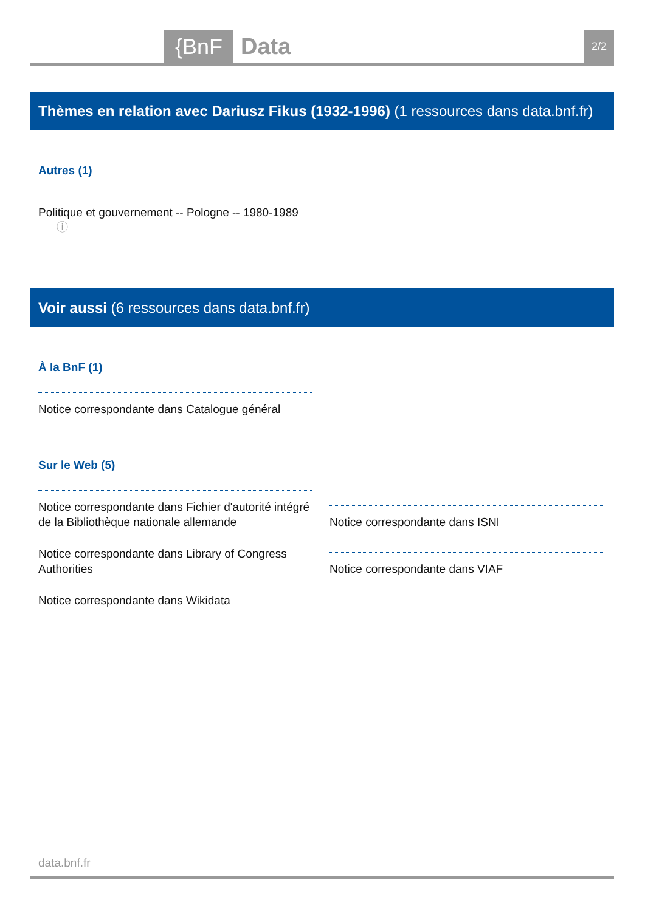{BnF Data 2/2
Thèmes en relation avec Dariusz Fikus (1932-1996) (1 ressources dans data.bnf.fr)
Autres (1)
Politique et gouvernement -- Pologne -- 1980-1989 ⓘ
Voir aussi (6 ressources dans data.bnf.fr)
À la BnF (1)
Notice correspondante dans Catalogue général
Sur le Web (5)
Notice correspondante dans Fichier d'autorité intégré de la Bibliothèque nationale allemande
Notice correspondante dans Library of Congress Authorities
Notice correspondante dans Wikidata
Notice correspondante dans ISNI
Notice correspondante dans VIAF
data.bnf.fr